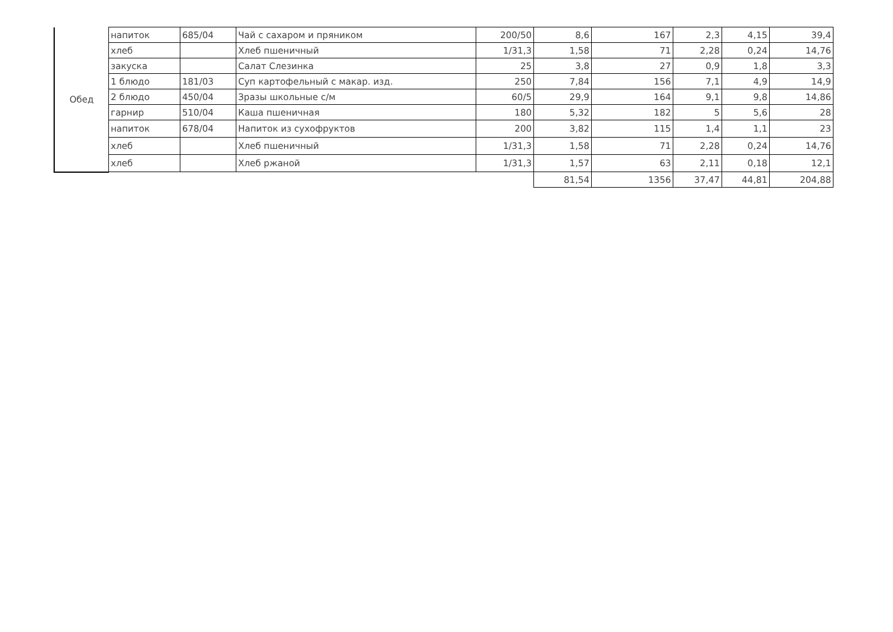| Обед | напиток | 685/04 | Чай с сахаром и пряником | 200/50 | 8,6 | 167 | 2,3 | 4,15 | 39,4 |
| | хлеб | | Хлеб пшеничный | 1/31,3 | 1,58 | 71 | 2,28 | 0,24 | 14,76 |
| | закуска | | Салат Слезинка | 25 | 3,8 | 27 | 0,9 | 1,8 | 3,3 |
| | 1 блюдо | 181/03 | Суп картофельный с макар. изд. | 250 | 7,84 | 156 | 7,1 | 4,9 | 14,9 |
| | 2 блюдо | 450/04 | Зразы школьные с/м | 60/5 | 29,9 | 164 | 9,1 | 9,8 | 14,86 |
| | гарнир | 510/04 | Каша пшеничная | 180 | 5,32 | 182 | 5 | 5,6 | 28 |
| | напиток | 678/04 | Напиток из сухофруктов | 200 | 3,82 | 115 | 1,4 | 1,1 | 23 |
| | хлеб | | Хлеб пшеничный | 1/31,3 | 1,58 | 71 | 2,28 | 0,24 | 14,76 |
| | хлеб | | Хлеб ржаной | 1/31,3 | 1,57 | 63 | 2,11 | 0,18 | 12,1 |
| | | | | | 81,54 | 1356 | 37,47 | 44,81 | 204,88 |